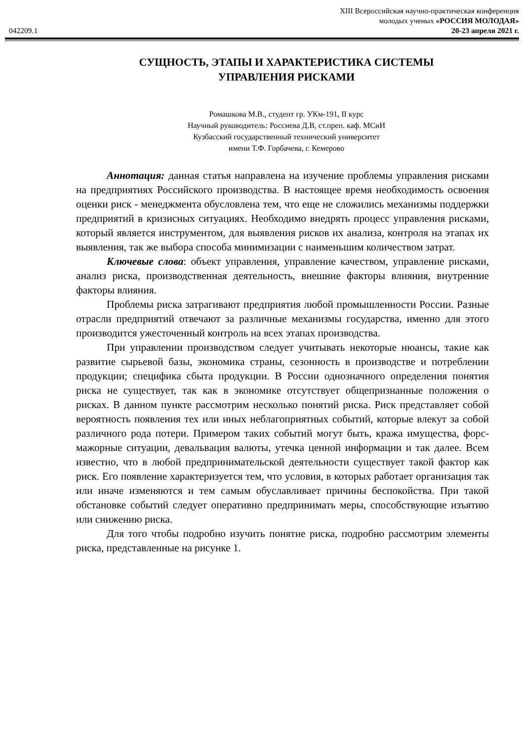XIII Всероссийская научно-практическая конференция
молодых ученых «РОССИЯ МОЛОДАЯ»
042209.1 20-23 апреля 2021 г.
СУЩНОСТЬ, ЭТАПЫ И ХАРАКТЕРИСТИКА СИСТЕМЫ УПРАВЛЕНИЯ РИСКАМИ
Ромашкова М.В., студент гр. УКм-191, II курс
Научный руководитель: Россиева Д.В, ст.преп. каф. МСиИ
Кузбасский государственный технический университет
имени Т.Ф. Горбачева, г. Кемерово
Аннотация: данная статья направлена на изучение проблемы управления рисками на предприятиях Российского производства. В настоящее время необходимость освоения оценки риск - менеджмента обусловлена тем, что еще не сложились механизмы поддержки предприятий в кризисных ситуациях. Необходимо внедрять процесс управления рисками, который является инструментом, для выявления рисков их анализа, контроля на этапах их выявления, так же выбора способа минимизации с наименьшим количеством затрат.
Ключевые слова: объект управления, управление качеством, управление рисками, анализ риска, производственная деятельность, внешние факторы влияния, внутренние факторы влияния.
Проблемы риска затрагивают предприятия любой промышленности России. Разные отрасли предприятий отвечают за различные механизмы государства, именно для этого производится ужесточенный контроль на всех этапах производства.
При управлении производством следует учитывать некоторые нюансы, такие как развитие сырьевой базы, экономика страны, сезонность в производстве и потреблении продукции; специфика сбыта продукции. В России однозначного определения понятия риска не существует, так как в экономике отсутствует общепризнанные положения о рисках. В данном пункте рассмотрим несколько понятий риска. Риск представляет собой вероятность появления тех или иных неблагоприятных событий, которые влекут за собой различного рода потери. Примером таких событий могут быть, кража имущества, форс-мажорные ситуации, девальвация валюты, утечка ценной информации и так далее. Всем известно, что в любой предпринимательской деятельности существует такой фактор как риск. Его появление характеризуется тем, что условия, в которых работает организация так или иначе изменяются и тем самым обуславливает причины беспокойства. При такой обстановке событий следует оперативно предпринимать меры, способствующие изъятию или снижению риска.
Для того чтобы подробно изучить понятие риска, подробно рассмотрим элементы риска, представленные на рисунке 1.